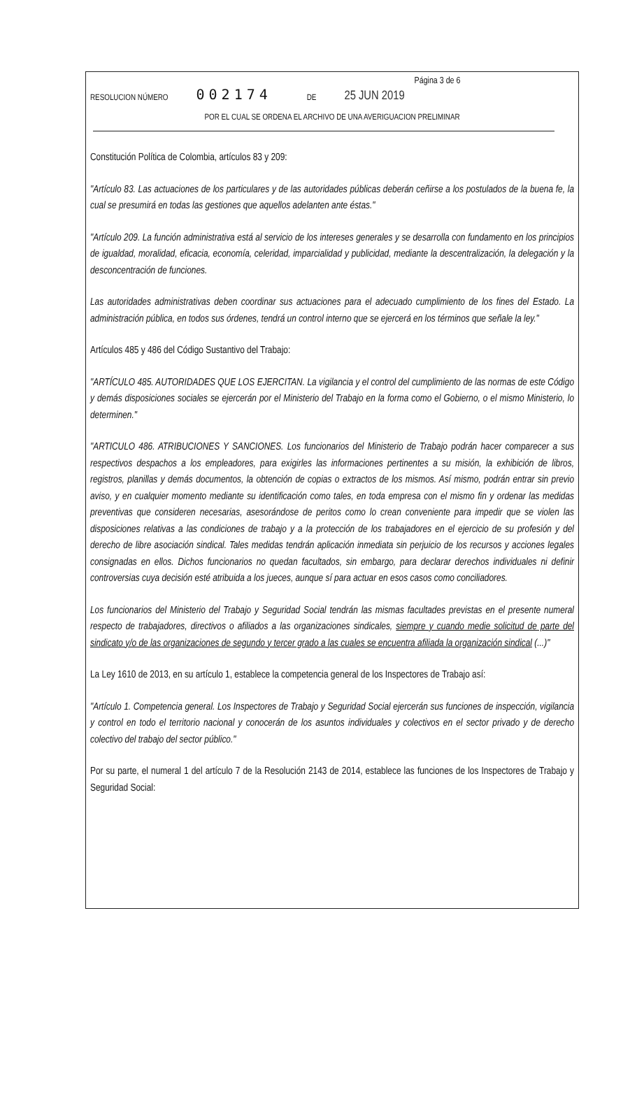RESOLUCION NÚMERO 002174 DE 25 JUN 2019 Página 3 de 6
POR EL CUAL SE ORDENA EL ARCHIVO DE UNA AVERIGUACION PRELIMINAR
Constitución Política de Colombia, artículos 83 y 209:
"Artículo 83. Las actuaciones de los particulares y de las autoridades públicas deberán ceñirse a los postulados de la buena fe, la cual se presumirá en todas las gestiones que aquellos adelanten ante éstas."
"Artículo 209. La función administrativa está al servicio de los intereses generales y se desarrolla con fundamento en los principios de igualdad, moralidad, eficacia, economía, celeridad, imparcialidad y publicidad, mediante la descentralización, la delegación y la desconcentración de funciones.
Las autoridades administrativas deben coordinar sus actuaciones para el adecuado cumplimiento de los fines del Estado. La administración pública, en todos sus órdenes, tendrá un control interno que se ejercerá en los términos que señale la ley."
Artículos 485 y 486 del Código Sustantivo del Trabajo:
"ARTÍCULO 485. AUTORIDADES QUE LOS EJERCITAN. La vigilancia y el control del cumplimiento de las normas de este Código y demás disposiciones sociales se ejercerán por el Ministerio del Trabajo en la forma como el Gobierno, o el mismo Ministerio, lo determinen."
"ARTICULO 486. ATRIBUCIONES Y SANCIONES. Los funcionarios del Ministerio de Trabajo podrán hacer comparecer a sus respectivos despachos a los empleadores, para exigirles las informaciones pertinentes a su misión, la exhibición de libros, registros, planillas y demás documentos, la obtención de copias o extractos de los mismos. Así mismo, podrán entrar sin previo aviso, y en cualquier momento mediante su identificación como tales, en toda empresa con el mismo fin y ordenar las medidas preventivas que consideren necesarias, asesorándose de peritos como lo crean conveniente para impedir que se violen las disposiciones relativas a las condiciones de trabajo y a la protección de los trabajadores en el ejercicio de su profesión y del derecho de libre asociación sindical. Tales medidas tendrán aplicación inmediata sin perjuicio de los recursos y acciones legales consignadas en ellos. Dichos funcionarios no quedan facultados, sin embargo, para declarar derechos individuales ni definir controversias cuya decisión esté atribuida a los jueces, aunque sí para actuar en esos casos como conciliadores.
Los funcionarios del Ministerio del Trabajo y Seguridad Social tendrán las mismas facultades previstas en el presente numeral respecto de trabajadores, directivos o afiliados a las organizaciones sindicales, siempre y cuando medie solicitud de parte del sindicato y/o de las organizaciones de segundo y tercer grado a las cuales se encuentra afiliada la organización sindical (...)"
La Ley 1610 de 2013, en su artículo 1, establece la competencia general de los Inspectores de Trabajo así:
"Artículo 1. Competencia general. Los Inspectores de Trabajo y Seguridad Social ejercerán sus funciones de inspección, vigilancia y control en todo el territorio nacional y conocerán de los asuntos individuales y colectivos en el sector privado y de derecho colectivo del trabajo del sector público."
Por su parte, el numeral 1 del artículo 7 de la Resolución 2143 de 2014, establece las funciones de los Inspectores de Trabajo y Seguridad Social: